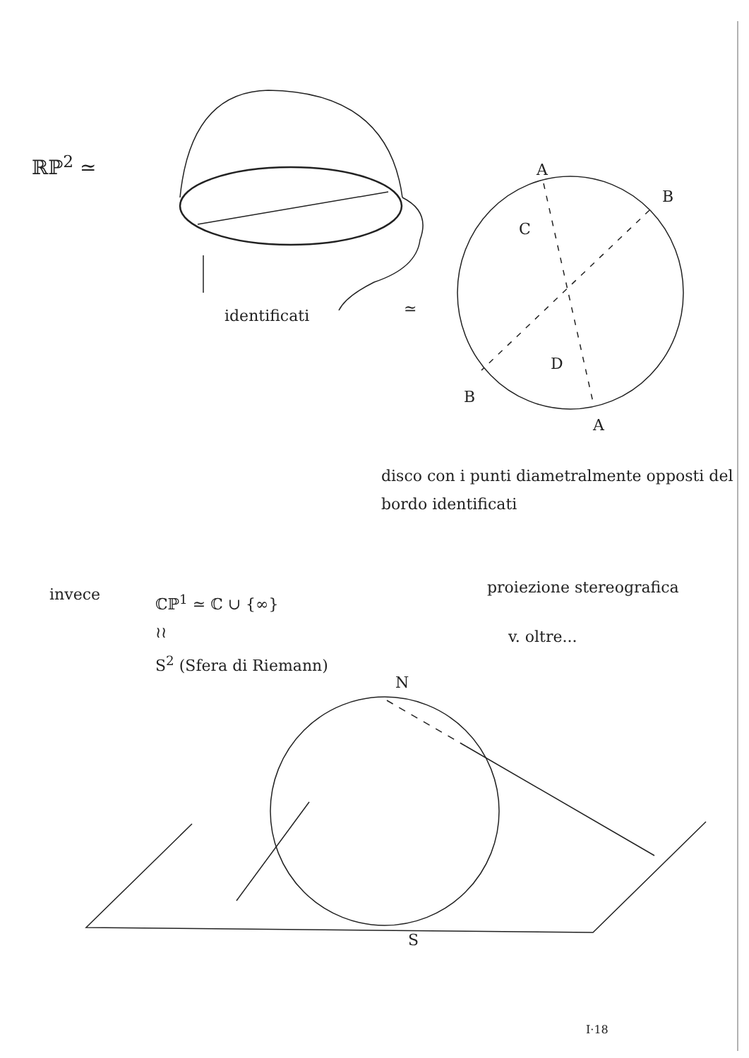ℝℙ<sup>2</sup> ≃
identificati ≃
A
B
C
D
B
A
disco con i punti diametralmente opposti del bordo identificati
invece
ℂℙ<sup>1</sup> ≃ ℂ ∪ {∞}
≀≀
S<sup>2</sup> (Sfera di Riemann)
proiezione stereografica
v. oltre...
N
S
I·18